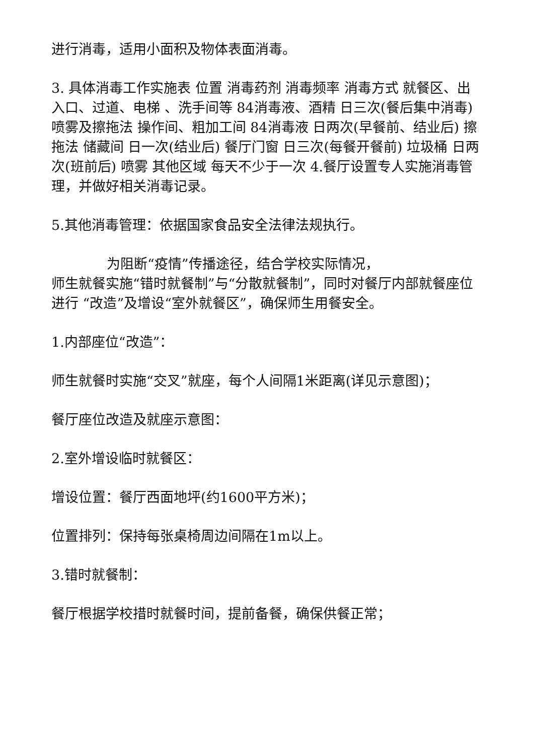进行消毒，适用小面积及物体表面消毒。
3. 具体消毒工作实施表 位置 消毒药剂 消毒频率 消毒方式 就餐区、出入口、过道、电梯 、洗手间等 84消毒液、酒精 日三次(餐后集中消毒) 喷雾及擦拖法 操作间、粗加工间 84消毒液 日两次(早餐前、结业后) 擦拖法 储藏间 日一次(结业后) 餐厅门窗 日三次(每餐开餐前) 垃圾桶 日两次(班前后) 喷雾 其他区域 每天不少于一次 4.餐厅设置专人实施消毒管理，并做好相关消毒记录。
5.其他消毒管理：依据国家食品安全法律法规执行。
为阻断“疫情”传播途径，结合学校实际情况，
师生就餐实施“错时就餐制”与“分散就餐制”，同时对餐厅内部就餐座位进行 “改造”及增设“室外就餐区”，确保师生用餐安全。
1.内部座位“改造”：
师生就餐时实施“交叉”就座，每个人间隔1米距离(详见示意图)；
餐厅座位改造及就座示意图：
2.室外增设临时就餐区：
增设位置：餐厅西面地坪(约1600平方米)；
位置排列：保持每张桌椅周边间隔在1m以上。
3.错时就餐制：
餐厅根据学校措时就餐时间，提前备餐，确保供餐正常；